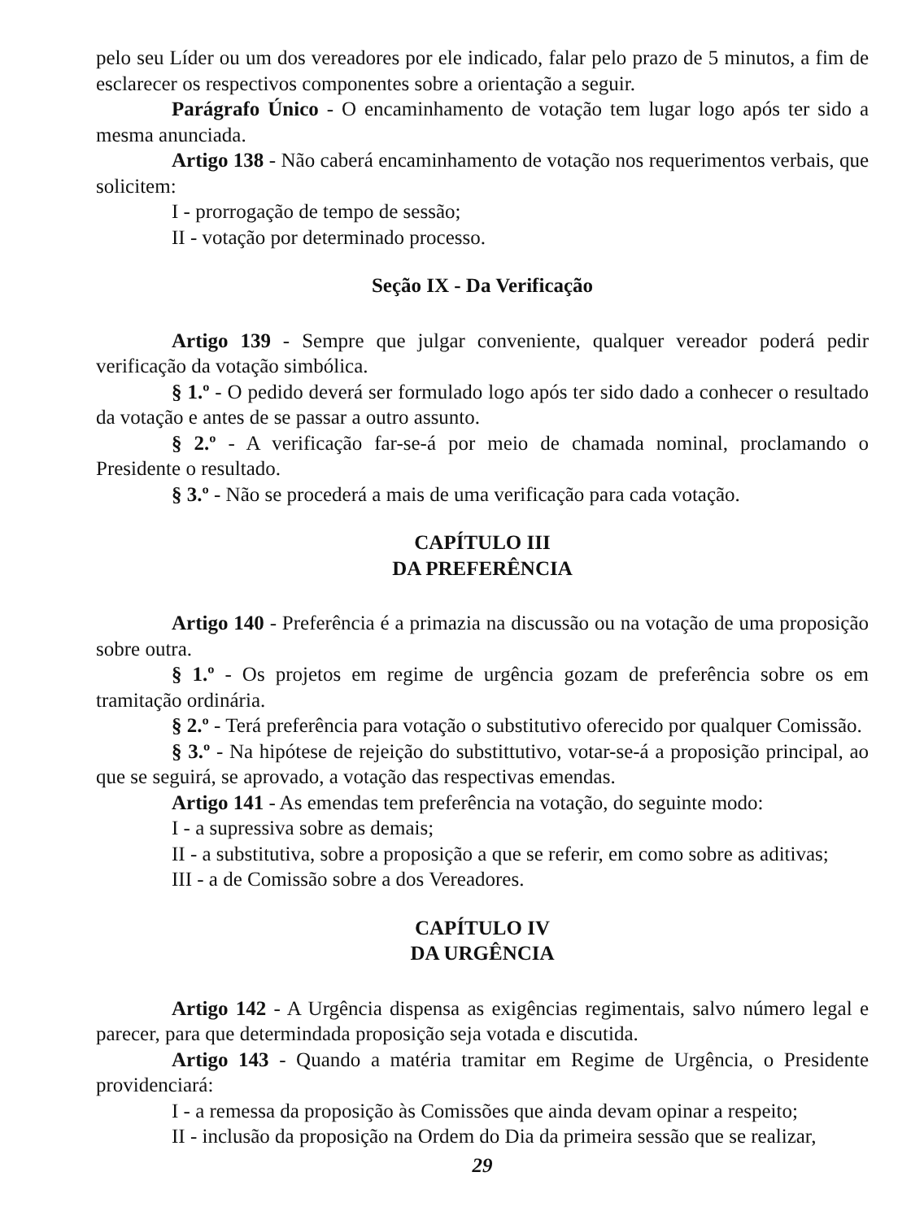pelo seu Líder ou um dos vereadores por ele indicado, falar pelo prazo de 5 minutos, a fim de esclarecer os respectivos componentes sobre a orientação a seguir.
Parágrafo Único - O encaminhamento de votação tem lugar logo após ter sido a mesma anunciada.
Artigo 138 - Não caberá encaminhamento de votação nos requerimentos verbais, que solicitem:
I - prorrogação de tempo de sessão;
II - votação por determinado processo.
Seção IX - Da Verificação
Artigo 139 - Sempre que julgar conveniente, qualquer vereador poderá pedir verificação da votação simbólica.
§ 1.º - O pedido deverá ser formulado logo após ter sido dado a conhecer o resultado da votação e antes de se passar a outro assunto.
§ 2.º - A verificação far-se-á por meio de chamada nominal, proclamando o Presidente o resultado.
§ 3.º - Não se procederá a mais de uma verificação para cada votação.
CAPÍTULO III
DA PREFERÊNCIA
Artigo 140 - Preferência é a primazia na discussão ou na votação de uma proposição sobre outra.
§ 1.º - Os projetos em regime de urgência gozam de preferência sobre os em tramitação ordinária.
§ 2.º - Terá preferência para votação o substitutivo oferecido por qualquer Comissão.
§ 3.º - Na hipótese de rejeição do substittutivo, votar-se-á a proposição principal, ao que se seguirá, se aprovado, a votação das respectivas emendas.
Artigo 141 - As emendas tem preferência na votação, do seguinte modo:
I - a supressiva sobre as demais;
II - a substitutiva, sobre a proposição a que se referir, em como sobre as aditivas;
III - a de Comissão sobre a dos Vereadores.
CAPÍTULO IV
DA URGÊNCIA
Artigo 142 - A Urgência dispensa as exigências regimentais, salvo número legal e parecer, para que determindada proposição seja votada e discutida.
Artigo 143 - Quando a matéria tramitar em Regime de Urgência, o Presidente providenciará:
I - a remessa da proposição às Comissões que ainda devam opinar a respeito;
II - inclusão da proposição na Ordem do Dia da primeira sessão que se realizar,
29